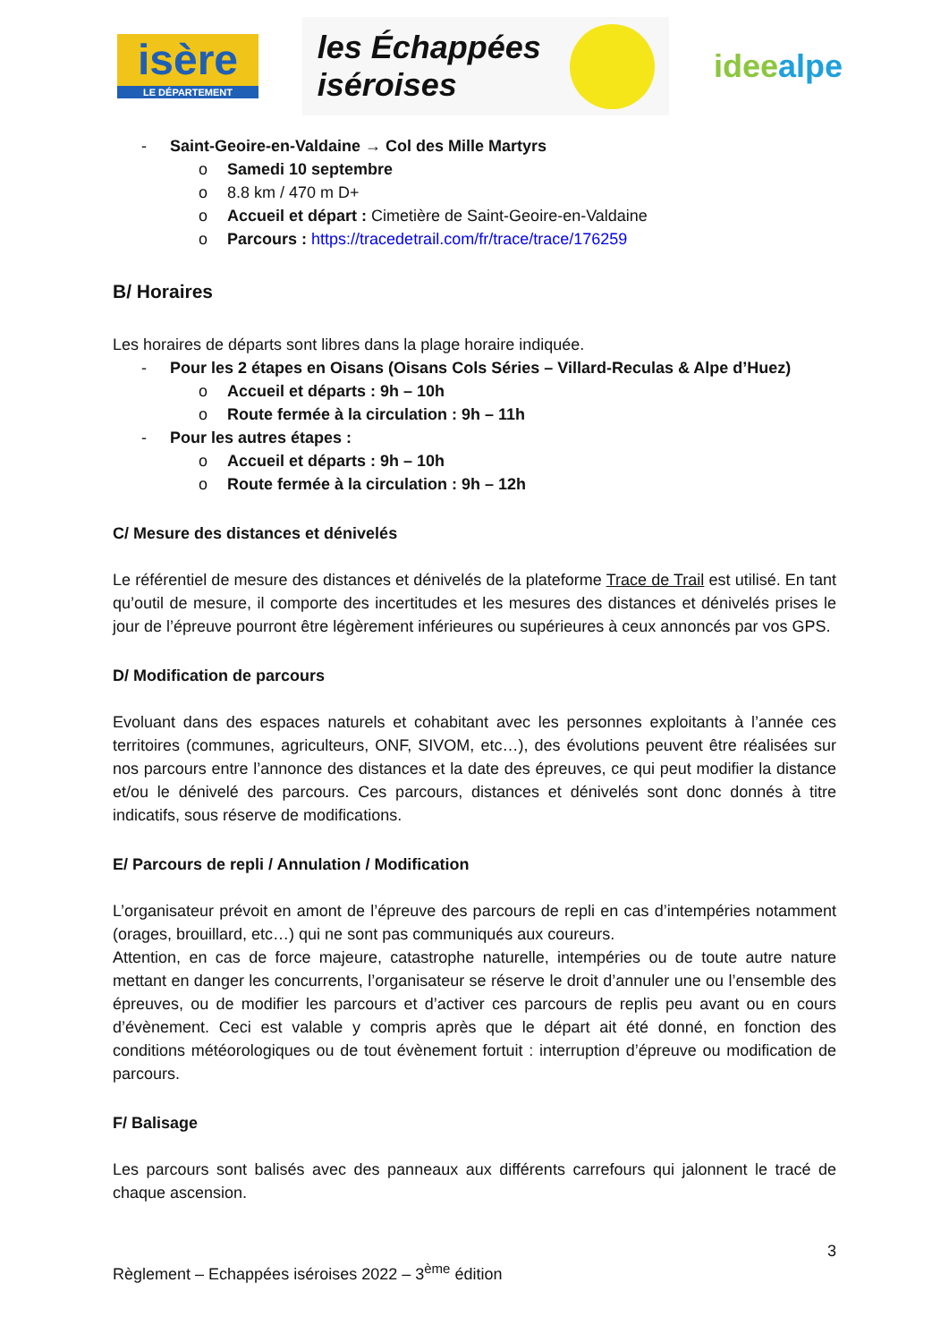isère
LE DÉPARTEMENT
les Échappées
iséroises
ideealpe
- Saint-Geoire-en-Valdaine → Col des Mille Martyrs
o Samedi 10 septembre
o 8.8 km / 470 m D+
o Accueil et départ : Cimetière de Saint-Geoire-en-Valdaine
o Parcours : https://tracedetrail.com/fr/trace/trace/176259
B/ Horaires
Les horaires de départs sont libres dans la plage horaire indiquée.
- Pour les 2 étapes en Oisans (Oisans Cols Séries – Villard-Reculas & Alpe d’Huez)
o Accueil et départs : 9h – 10h
o Route fermée à la circulation : 9h – 11h
- Pour les autres étapes :
o Accueil et départs : 9h – 10h
o Route fermée à la circulation : 9h – 12h
C/ Mesure des distances et dénivelés
Le référentiel de mesure des distances et dénivelés de la plateforme Trace de Trail est utilisé. En tant qu’outil de mesure, il comporte des incertitudes et les mesures des distances et dénivelés prises le jour de l’épreuve pourront être légèrement inférieures ou supérieures à ceux annoncés par vos GPS.
D/ Modification de parcours
Evoluant dans des espaces naturels et cohabitant avec les personnes exploitants à l’année ces territoires (communes, agriculteurs, ONF, SIVOM, etc…), des évolutions peuvent être réalisées sur nos parcours entre l’annonce des distances et la date des épreuves, ce qui peut modifier la distance et/ou le dénivelé des parcours. Ces parcours, distances et dénivelés sont donc donnés à titre indicatifs, sous réserve de modifications.
E/ Parcours de repli / Annulation / Modification
L’organisateur prévoit en amont de l’épreuve des parcours de repli en cas d’intempéries notamment (orages, brouillard, etc…) qui ne sont pas communiqués aux coureurs.
Attention, en cas de force majeure, catastrophe naturelle, intempéries ou de toute autre nature mettant en danger les concurrents, l’organisateur se réserve le droit d’annuler une ou l’ensemble des épreuves, ou de modifier les parcours et d’activer ces parcours de replis peu avant ou en cours d’évènement. Ceci est valable y compris après que le départ ait été donné, en fonction des conditions météorologiques ou de tout évènement fortuit : interruption d’épreuve ou modification de parcours.
F/ Balisage
Les parcours sont balisés avec des panneaux aux différents carrefours qui jalonnent le tracé de chaque ascension.
3
Règlement – Echappées iséroises 2022 – 3<sup>ème</sup> édition